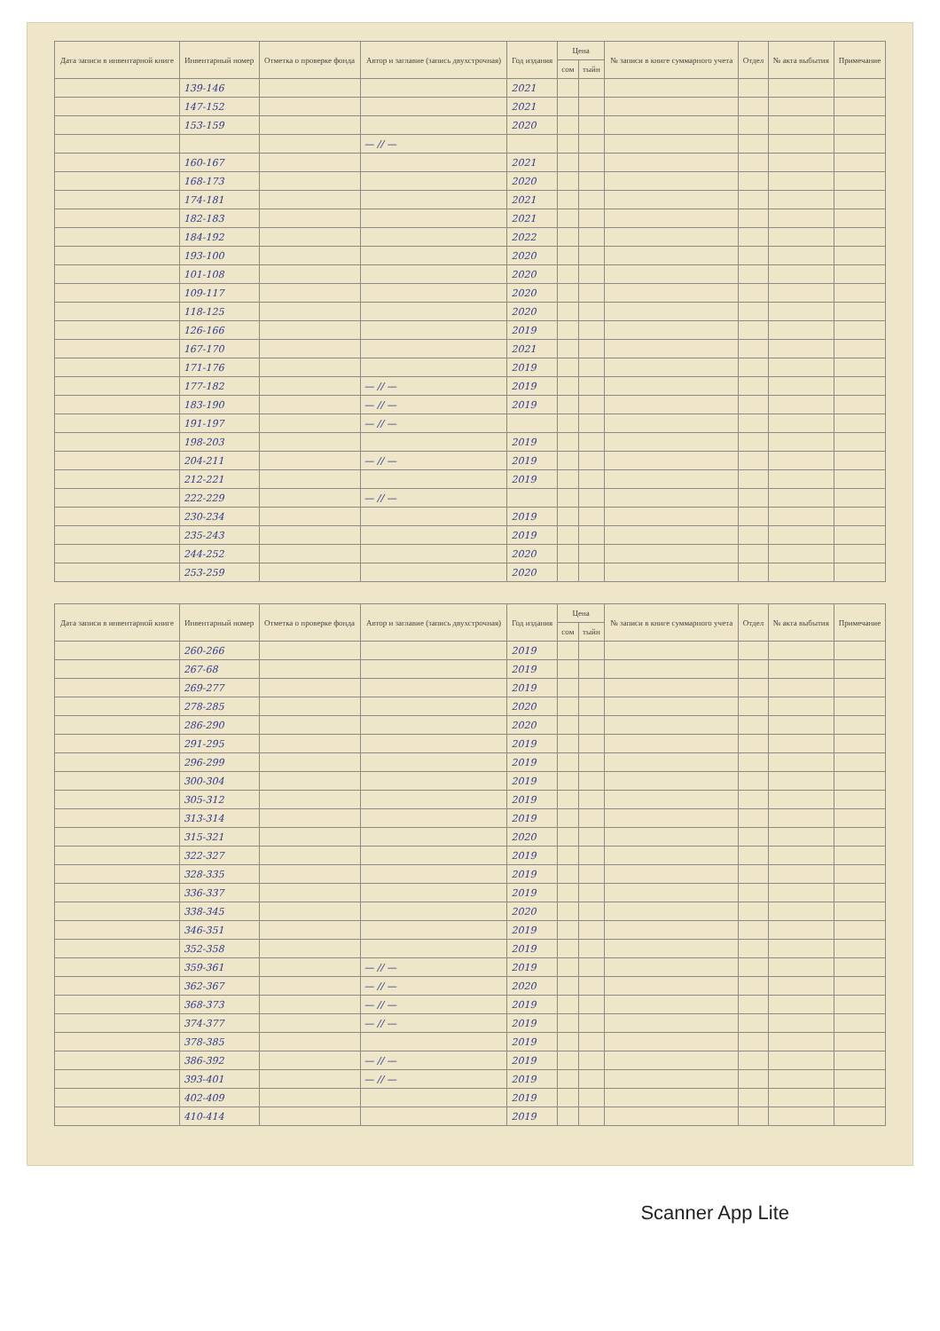| Дата записи в инвентарной книге | Инвентарный номер | Отметка о проверке фонда | Автор и заглавие (запись двухстрочная) | Год издания | Цена | | № записи в книге суммарного учета | Отдел | № акта выбытия | Примечание |
| --- | --- | --- | --- | --- | --- | --- | --- | --- | --- | --- |
| | | | | | сом | тыйн | | | | |
| | 139-146 | | | 2021 | | | | | | |
| | 147-152 | | | 2021 | | | | | | |
| | 153-159 | | | 2020 | | | | | | |
| | | | — // — | | | | | | | |
| | 160-167 | | | 2021 | | | | | | |
| | 168-173 | | | 2020 | | | | | | |
| | 174-181 | | | 2021 | | | | | | |
| | 182-183 | | | 2021 | | | | | | |
| | 184-192 | | | 2022 | | | | | | |
| | 193-100 | | | 2020 | | | | | | |
| | 101-108 | | | 2020 | | | | | | |
| | 109-117 | | | 2020 | | | | | | |
| | 118-125 | | | 2020 | | | | | | |
| | 126-166 | | | 2019 | | | | | | |
| | 167-170 | | | 2021 | | | | | | |
| | 171-176 | | | 2019 | | | | | | |
| | 177-182 | | — // — | 2019 | | | | | | |
| | 183-190 | | — // — | 2019 | | | | | | |
| | 191-197 | | — // — | | | | | | | |
| | 198-203 | | | 2019 | | | | | | |
| | 204-211 | | — // — | 2019 | | | | | | |
| | 212-221 | | | 2019 | | | | | | |
| | 222-229 | | — // — | | | | | | | |
| | 230-234 | | | 2019 | | | | | | |
| | 235-243 | | | 2019 | | | | | | |
| | 244-252 | | | 2020 | | | | | | |
| | 253-259 | | | 2020 | | | | | | |
| Дата записи в инвентарной книге | Инвентарный номер | Отметка о проверке фонда | Автор и заглавие (запись двухстрочная) | Год издания | Цена | | № записи в книге суммарного учета | Отдел | № акта выбытия | Примечание |
| --- | --- | --- | --- | --- | --- | --- | --- | --- | --- | --- |
| | | | | | сом | тыйн | | | | |
| | 260-266 | | | 2019 | | | | | | |
| | 267-68 | | | 2019 | | | | | | |
| | 269-277 | | | 2019 | | | | | | |
| | 278-285 | | | 2020 | | | | | | |
| | 286-290 | | | 2020 | | | | | | |
| | 291-295 | | | 2019 | | | | | | |
| | 296-299 | | | 2019 | | | | | | |
| | 300-304 | | | 2019 | | | | | | |
| | 305-312 | | | 2019 | | | | | | |
| | 313-314 | | | 2019 | | | | | | |
| | 315-321 | | | 2020 | | | | | | |
| | 322-327 | | | 2019 | | | | | | |
| | 328-335 | | | 2019 | | | | | | |
| | 336-337 | | | 2019 | | | | | | |
| | 338-345 | | | 2020 | | | | | | |
| | 346-351 | | | 2019 | | | | | | |
| | 352-358 | | | 2019 | | | | | | |
| | 359-361 | | — // — | 2019 | | | | | | |
| | 362-367 | | — // — | 2020 | | | | | | |
| | 368-373 | | — // — | 2019 | | | | | | |
| | 374-377 | | — // — | 2019 | | | | | | |
| | 378-385 | | | 2019 | | | | | | |
| | 386-392 | | — // — | 2019 | | | | | | |
| | 393-401 | | — // — | 2019 | | | | | | |
| | 402-409 | | | 2019 | | | | | | |
| | 410-414 | | | 2019 | | | | | | |
Scanner App Lite